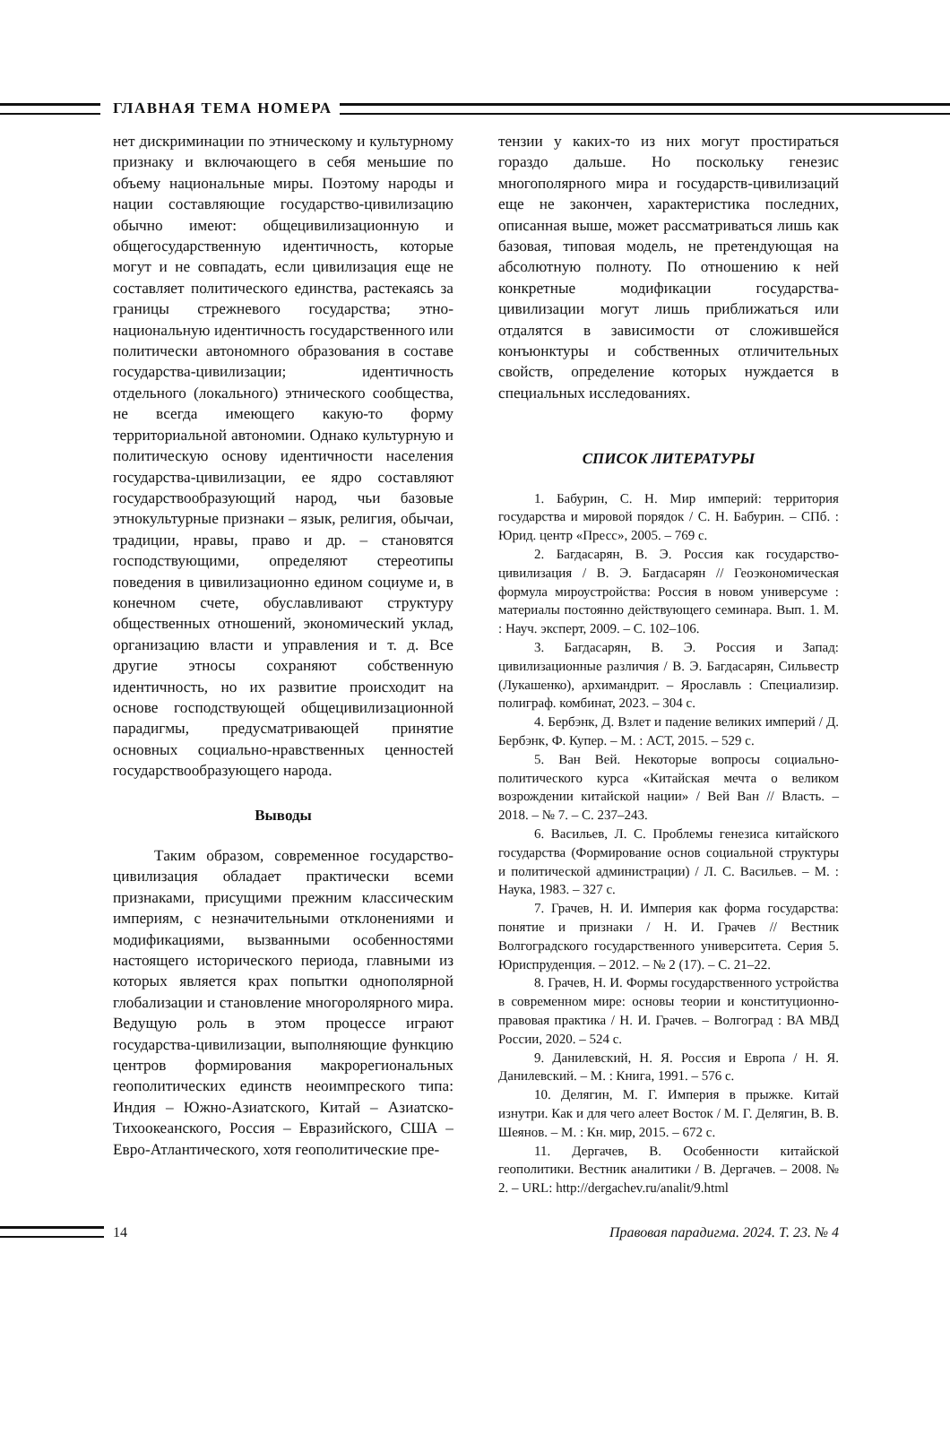ГЛАВНАЯ ТЕМА НОМЕРА
нет дискриминации по этническому и культурному признаку и включающего в себя меньшие по объему национальные миры. Поэтому народы и нации составляющие государство-цивилизацию обычно имеют: общецивилизационную и общегосударственную идентичность, которые могут и не совпадать, если цивилизация еще не составляет политического единства, растекаясь за границы стрежневого государства; этно-национальную идентичность государственного или политически автономного образования в составе государства-цивилизации; идентичность отдельного (локального) этнического сообщества, не всегда имеющего какую-то форму территориальной автономии. Однако культурную и политическую основу идентичности населения государства-цивилизации, ее ядро составляют государствообразующий народ, чьи базовые этнокультурные признаки – язык, религия, обычаи, традиции, нравы, право и др. – становятся господствующими, определяют стереотипы поведения в цивилизационно едином социуме и, в конечном счете, обуславливают структуру общественных отношений, экономический уклад, организацию власти и управления и т. д. Все другие этносы сохраняют собственную идентичность, но их развитие происходит на основе господствующей общецивилизационной парадигмы, предусматривающей принятие основных социально-нравственных ценностей государствообразующего народа.
Выводы
Таким образом, современное государство-цивилизация обладает практически всеми признаками, присущими прежним классическим империям, с незначительными отклонениями и модификациями, вызванными особенностями настоящего исторического периода, главными из которых является крах попытки однополярной глобализации и становление многоролярного мира. Ведущую роль в этом процессе играют государства-цивилизации, выполняющие функцию центров формирования макрорегиональных геополитических единств неоимпреского типа: Индия – Южно-Азиатского, Китай – Азиатско-Тихоокеанского, Россия – Евразийского, США – Евро-Атлантического, хотя геополитические пре-
тензии у каких-то из них могут простираться гораздо дальше. Но поскольку генезис многополярного мира и государств-цивилизаций еще не закончен, характеристика последних, описанная выше, может рассматриваться лишь как базовая, типовая модель, не претендующая на абсолютную полноту. По отношению к ней конкретные модификации государства-цивилизации могут лишь приближаться или отдалятся в зависимости от сложившейся конъюнктуры и собственных отличительных свойств, определение которых нуждается в специальных исследованиях.
СПИСОК ЛИТЕРАТУРЫ
1. Бабурин, С. Н. Мир империй: территория государства и мировой порядок / С. Н. Бабурин. – СПб. : Юрид. центр «Пресс», 2005. – 769 с.
2. Багдасарян, В. Э. Россия как государство-цивилизация / В. Э. Багдасарян // Геоэкономическая формула мироустройства: Россия в новом универсуме : материалы постоянно действующего семинара. Вып. 1. М. : Науч. эксперт, 2009. – С. 102–106.
3. Багдасарян, В. Э. Россия и Запад: цивилизационные различия / В. Э. Багдасарян, Сильвестр (Лукашенко), архимандрит. – Ярославль : Специализир. полиграф. комбинат, 2023. – 304 с.
4. Бербэнк, Д. Взлет и падение великих империй / Д. Бербэнк, Ф. Купер. – М. : АСТ, 2015. – 529 с.
5. Ван Вей. Некоторые вопросы социально-политического курса «Китайская мечта о великом возрождении китайской нации» / Вей Ван // Власть. – 2018. – № 7. – С. 237–243.
6. Васильев, Л. С. Проблемы генезиса китайского государства (Формирование основ социальной структуры и политической администрации) / Л. С. Васильев. – М. : Наука, 1983. – 327 с.
7. Грачев, Н. И. Империя как форма государства: понятие и признаки / Н. И. Грачев // Вестник Волгоградского государственного университета. Серия 5. Юриспруденция. – 2012. – № 2 (17). – С. 21–22.
8. Грачев, Н. И. Формы государственного устройства в современном мире: основы теории и конституционно-правовая практика / Н. И. Грачев. – Волгоград : ВА МВД России, 2020. – 524 с.
9. Данилевский, Н. Я. Россия и Европа / Н. Я. Данилевский. – М. : Книга, 1991. – 576 с.
10. Делягин, М. Г. Империя в прыжке. Китай изнутри. Как и для чего алеет Восток / М. Г. Делягин, В. В. Шеянов. – М. : Кн. мир, 2015. – 672 с.
11. Дергачев, В. Особенности китайской геополитики. Вестник аналитики / В. Дергачев. – 2008. № 2. – URL: http://dergachev.ru/analit/9.html
14
Правовая парадигма. 2024. Т. 23. № 4